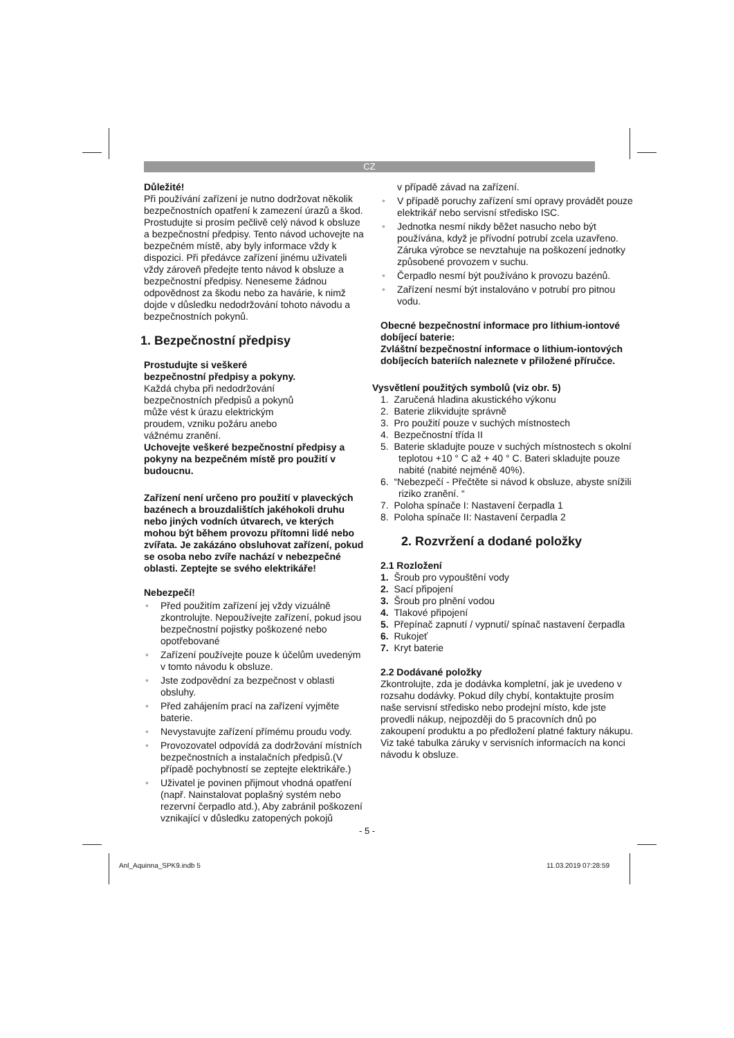CZ
Důležité!
Při používání zařízení je nutno dodržovat několik bezpečnostních opatření k zamezení úrazů a škod. Prostudujte si prosím pečlivě celý návod k obsluze a bezpečnostní předpisy. Tento návod uchovejte na bezpečném místě, aby byly informace vždy k dispozici. Při předávce zařízení jinému uživateli vždy zároveň předejte tento návod k obsluze a bezpečnostní předpisy. Neneseme žádnou odpovědnost za škodu nebo za havárie, k nimž dojde v důsledku nedodržování tohoto návodu a bezpečnostních pokynů.
1. Bezpečnostní předpisy
Prostudujte si veškeré
bezpečnostní předpisy a pokyny.
Každá chyba při nedodržování
bezpečnostních předpisů a pokynů
může vést k úrazu elektrickým
proudem, vzniku požáru anebo
vážnému zranění.
Uchovejte veškeré bezpečnostní předpisy a pokyny na bezpečném místě pro použití v budoucnu.
Zařízení není určeno pro použití v plaveckých bazénech a brouzdalištích jakéhokoli druhu nebo jiných vodních útvarech, ve kterých mohou být během provozu přítomni lidé nebo zvířata. Je zakázáno obsluhovat zařízení, pokud se osoba nebo zvíře nachází v nebezpečné oblasti. Zeptejte se svého elektrikáře!
Nebezpečí!
• Před použitím zařízení jej vždy vizuálně zkontrolujte. Nepoužívejte zařízení, pokud jsou bezpečnostní pojistky poškozené nebo opotřebované
• Zařízení používejte pouze k účelům uvedeným v tomto návodu k obsluze.
• Jste zodpovědní za bezpečnost v oblasti obsluhy.
• Před zahájením prací na zařízení vyjměte baterie.
• Nevystavujte zařízení přímému proudu vody.
• Provozovatel odpovídá za dodržování místních bezpečnostních a instalačních předpisů.(V případě pochybností se zeptejte elektrikáře.)
• Uživatel je povinen přijmout vhodná opatření (např. Nainstalovat poplašný systém nebo rezervní čerpadlo atd.), Aby zabránil poškození vznikající v důsledku zatopených pokojů
v případě závad na zařízení.
• V případě poruchy zařízení smí opravy provádět pouze elektrikář nebo servisní středisko ISC.
• Jednotka nesmí nikdy běžet nasucho nebo být používána, když je přívodní potrubí zcela uzavřeno. Záruka výrobce se nevztahuje na poškození jednotky způsobené provozem v suchu.
• Čerpadlo nesmí být používáno k provozu bazénů.
• Zařízení nesmí být instalováno v potrubí pro pitnou vodu.
Obecné bezpečnostní informace pro lithium-iontové dobíjecí baterie:
Zvláštní bezpečnostní informace o lithium-iontových dobíjecích bateriích naleznete v přiložené příručce.
Vysvětlení použitých symbolů (viz obr. 5)
1. Zaručená hladina akustického výkonu
2. Baterie zlikvidujte správně
3. Pro použití pouze v suchých místnostech
4. Bezpečnostní třída II
5. Baterie skladujte pouze v suchých místnostech s okolní teplotou +10 ° C až + 40 ° C. Bateri skladujte pouze nabité (nabité nejméně 40%).
6. “Nebezpečí - Přečtěte si návod k obsluze, abyste snížili riziko zranění. “
7. Poloha spínače I: Nastavení čerpadla 1
8. Poloha spínače II: Nastavení čerpadla 2
2. Rozvržení a dodané položky
2.1 Rozložení
1. Šroub pro vypouštění vody
2. Sací připojení
3. Šroub pro plnění vodou
4. Tlakové připojení
5. Přepínač zapnutí / vypnutí/ spínač nastavení čerpadla
6. Rukojeť
7. Kryt baterie
2.2 Dodávané položky
Zkontrolujte, zda je dodávka kompletní, jak je uvedeno v rozsahu dodávky. Pokud díly chybí, kontaktujte prosím naše servisní středisko nebo prodejní místo, kde jste provedli nákup, nejpozději do 5 pracovních dnů po zakoupení produktu a po předložení platné faktury nákupu. Viz také tabulka záruky v servisních informacích na konci návodu k obsluze.
- 5 -
Anl_Aquinna_SPK9.indb 5 11.03.2019 07:28:59